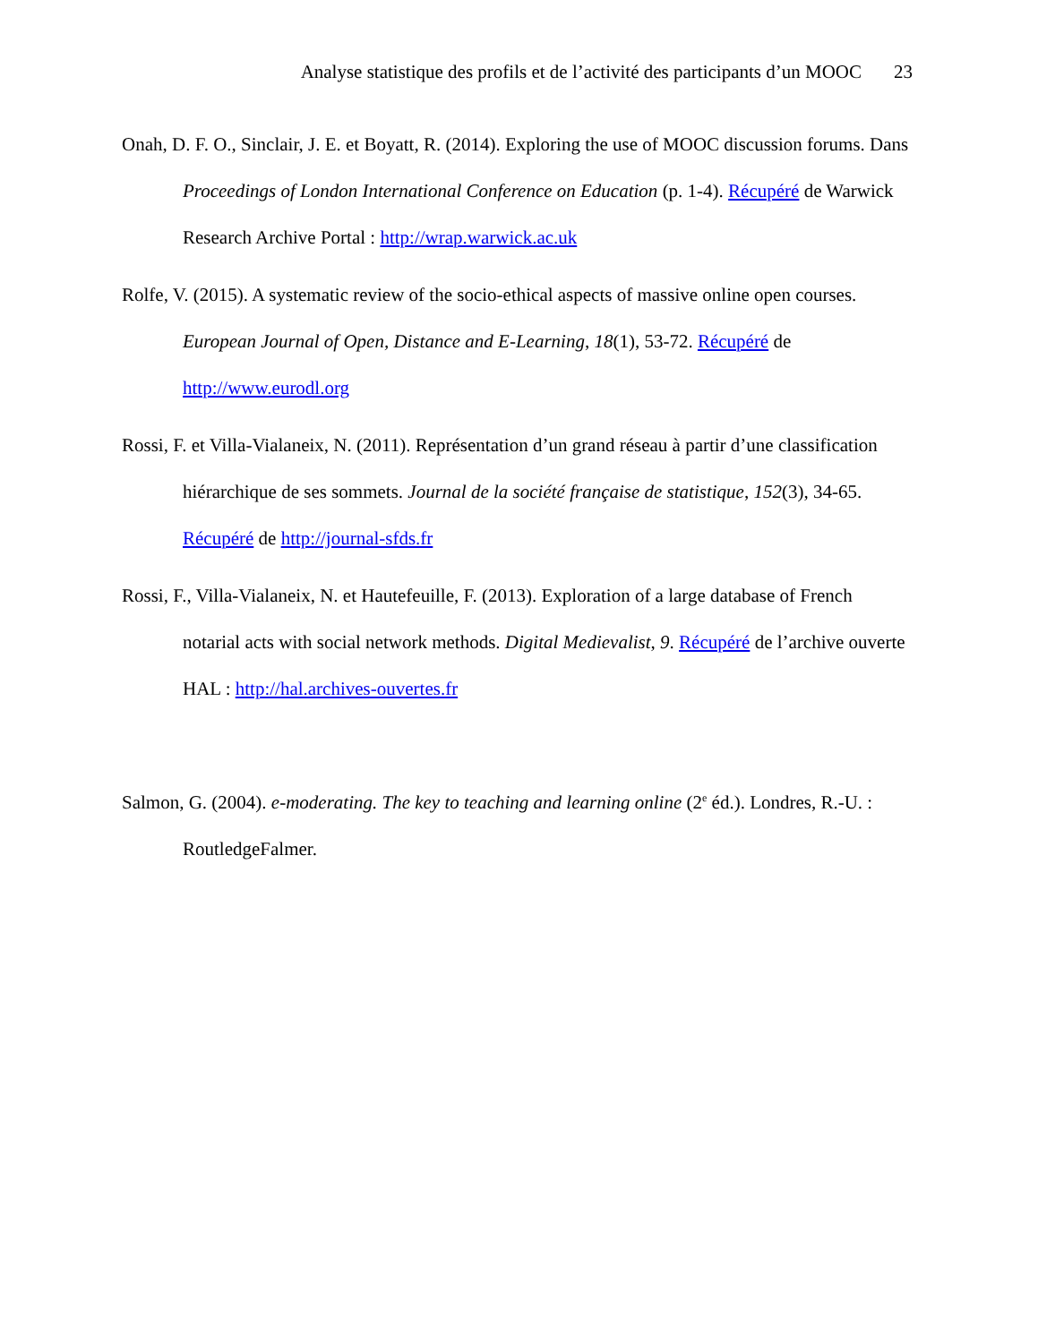Analyse statistique des profils et de l’activité des participants d’un MOOC 23
Onah, D. F. O., Sinclair, J. E. et Boyatt, R. (2014). Exploring the use of MOOC discussion forums. Dans Proceedings of London International Conference on Education (p. 1-4). Récupéré de Warwick Research Archive Portal : http://wrap.warwick.ac.uk
Rolfe, V. (2015). A systematic review of the socio-ethical aspects of massive online open courses. European Journal of Open, Distance and E-Learning, 18(1), 53-72. Récupéré de http://www.eurodl.org
Rossi, F. et Villa-Vialaneix, N. (2011). Représentation d’un grand réseau à partir d’une classification hiérarchique de ses sommets. Journal de la société française de statistique, 152(3), 34-65. Récupéré de http://journal-sfds.fr
Rossi, F., Villa-Vialaneix, N. et Hautefeuille, F. (2013). Exploration of a large database of French notarial acts with social network methods. Digital Medievalist, 9. Récupéré de l’archive ouverte HAL : http://hal.archives-ouvertes.fr
Salmon, G. (2004). e-moderating. The key to teaching and learning online (2<sup>e</sup> éd.). Londres, R.-U. : RoutledgeFalmer.